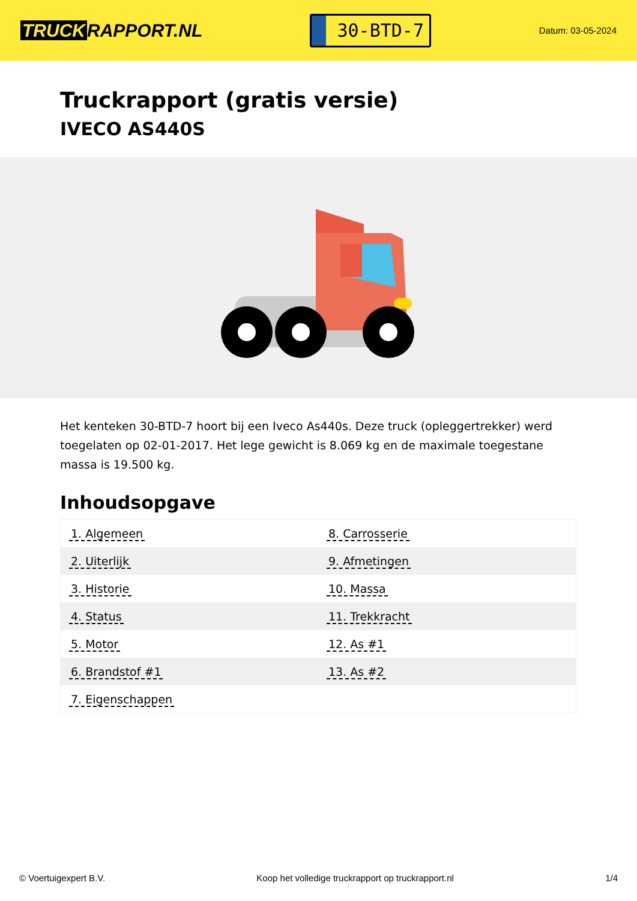TRUCK RAPPORT.NL
30-BTD-7
Datum: 03-05-2024
Truckrapport (gratis versie)
IVECO AS440S
Het kenteken 30-BTD-7 hoort bij een Iveco As440s. Deze truck (opleggertrekker) werd toegelaten op 02-01-2017. Het lege gewicht is 8.069 kg en de maximale toegestane massa is 19.500 kg.
Inhoudsopgave
| 1. Algemeen | 8. Carrosserie |
| 2. Uiterlijk | 9. Afmetingen |
| 3. Historie | 10. Massa |
| 4. Status | 11. Trekkracht |
| 5. Motor | 12. As #1 |
| 6. Brandstof #1 | 13. As #2 |
| 7. Eigenschappen | |
© Voertuigexpert B.V. Koop het volledige truckrapport op truckrapport.nl 1/4